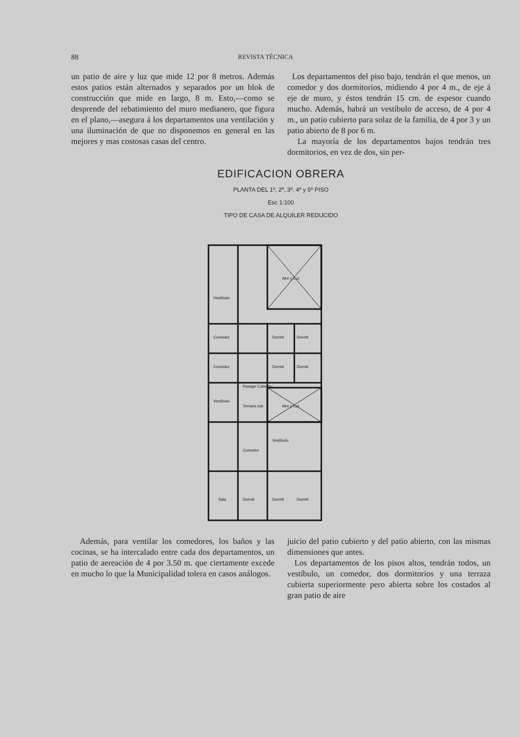88 REVISTA TÉCNICA
un patio de aire y luz que mide 12 por 8 metros. Además estos patios están alternados y separados por un blok de construcción que mide en largo, 8 m. Esto,—como se desprende del rebatimiento del muro medianero, que figura en el plano,—asegura á los departamentos una ventilación y una iluminación de que no disponemos en general en las mejores y mas costosas casas del centro.
Los departamentos del piso bajo, tendrán el que menos, un comedor y dos dormitorios, midiendo 4 por 4 m., de eje á eje de muro, y éstos tendrán 15 cm. de espesor cuando mucho. Además, habrá un vestíbulo de acceso, de 4 por 4 m., un patio cubierto para solaz de la familia, de 4 por 3 y un patio abierto de 8 por 6 m.
La mayoría de los departamentos bajos tendrán tres dormitorios, en vez de dos, sin per-
EDIFICACION OBRERA
PLANTA DEL 1º, 2º, 3º, 4º y 5º PISO
Esc 1:100
TIPO DE CASA DE ALQUILER REDUCIDO
Aire y Luz
Vestíbulo
Comedor
Dormit
Dormit
Comedor
Dormit
Dormit
Pasage Cubierto
Vestíbulo
Terraza cub
Aire y Luz
Comedor
Vestíbulo
Sala
Dormit
Dormit
Dormit
Además, para ventilar los comedores, los baños y las cocinas, se ha intercalado entre cada dos departamentos, un patio de aereación de 4 por 3.50 m. que ciertamente excede en mucho lo que la Municipalidad tolera en casos análogos.
juicio del patio cubierto y del patio abierto, con las mismas dimensiones que antes.
Los departamentos de los pisos altos, tendrán todos, un vestíbulo, un comedor, dos dormitorios y una terraza cubierta superiormente pero abierta sobre los costados al gran patio de aire